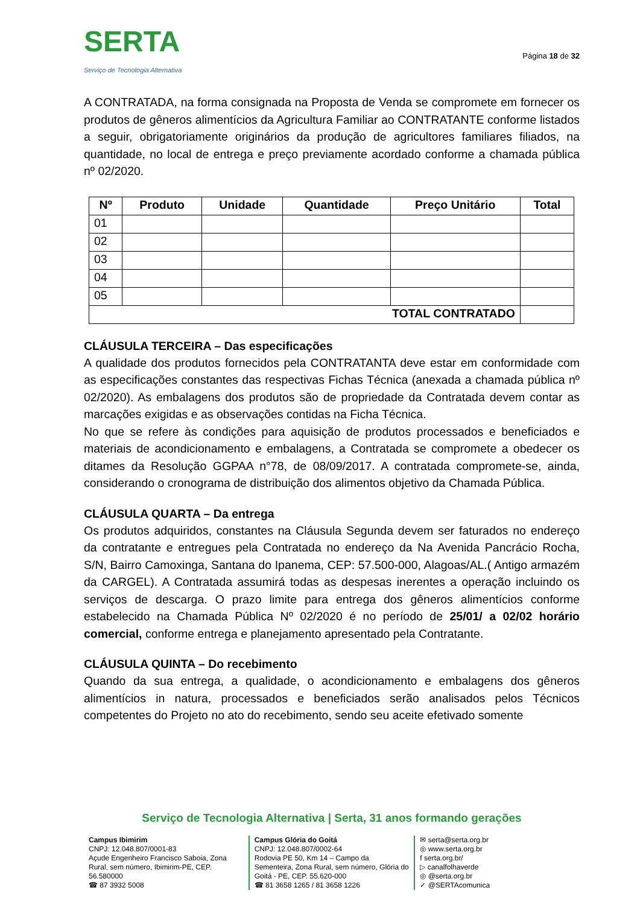SERTA
Serviço de Tecnologia Alternativa
Página 18 de 32
A CONTRATADA, na forma consignada na Proposta de Venda se compromete em fornecer os produtos de gêneros alimentícios da Agricultura Familiar ao CONTRATANTE conforme listados a seguir, obrigatoriamente originários da produção de agricultores familiares filiados, na quantidade, no local de entrega e preço previamente acordado conforme a chamada pública nº 02/2020.
| Nº | Produto | Unidade | Quantidade | Preço Unitário | Total |
| --- | --- | --- | --- | --- | --- |
| 01 | | | | | |
| 02 | | | | | |
| 03 | | | | | |
| 04 | | | | | |
| 05 | | | | | |
| TOTAL CONTRATADO | | | | | |
CLÁUSULA TERCEIRA – Das especificações
A qualidade dos produtos fornecidos pela CONTRATANTA deve estar em conformidade com as especificações constantes das respectivas Fichas Técnica (anexada a chamada pública nº 02/2020). As embalagens dos produtos são de propriedade da Contratada devem contar as marcações exigidas e as observações contidas na Ficha Técnica.
No que se refere às condições para aquisição de produtos processados e beneficiados e materiais de acondicionamento e embalagens, a Contratada se compromete a obedecer os ditames da Resolução GGPAA n°78, de 08/09/2017. A contratada compromete-se, ainda, considerando o cronograma de distribuição dos alimentos objetivo da Chamada Pública.
CLÁUSULA QUARTA – Da entrega
Os produtos adquiridos, constantes na Cláusula Segunda devem ser faturados no endereço da contratante e entregues pela Contratada no endereço da Na Avenida Pancrácio Rocha, S/N, Bairro Camoxinga, Santana do Ipanema, CEP: 57.500-000, Alagoas/AL.( Antigo armazém da CARGEL). A Contratada assumirá todas as despesas inerentes a operação incluindo os serviços de descarga. O prazo limite para entrega dos gêneros alimentícios conforme estabelecido na Chamada Pública Nº 02/2020 é no período de 25/01/ a 02/02 horário comercial, conforme entrega e planejamento apresentado pela Contratante.
CLÁUSULA QUINTA – Do recebimento
Quando da sua entrega, a qualidade, o acondicionamento e embalagens dos gêneros alimentícios in natura, processados e beneficiados serão analisados pelos Técnicos competentes do Projeto no ato do recebimento, sendo seu aceite efetivado somente
Serviço de Tecnologia Alternativa | Serta, 31 anos formando gerações
Campus Ibimirim
CNPJ: 12.048.807/0001-83
Açude Engenheiro Francisco Saboia, Zona Rural, sem número, Ibimirim-PE, CEP. 56.580000
☎ 87 3932 5008
Campus Glória do Goitá
CNPJ: 12.048.807/0002-64
Rodovia PE 50, Km 14 – Campo da Sementeira, Zona Rural, sem número, Glória do Goitá - PE, CEP. 55.620-000
☎ 81 3658 1265 / 81 3658 1226
✉ serta@serta.org.br
◎ www.serta.org.br
f serta.org.br/
▷ canalfolhaverde
◎ @serta.org.br
✓ @SERTAcomunica